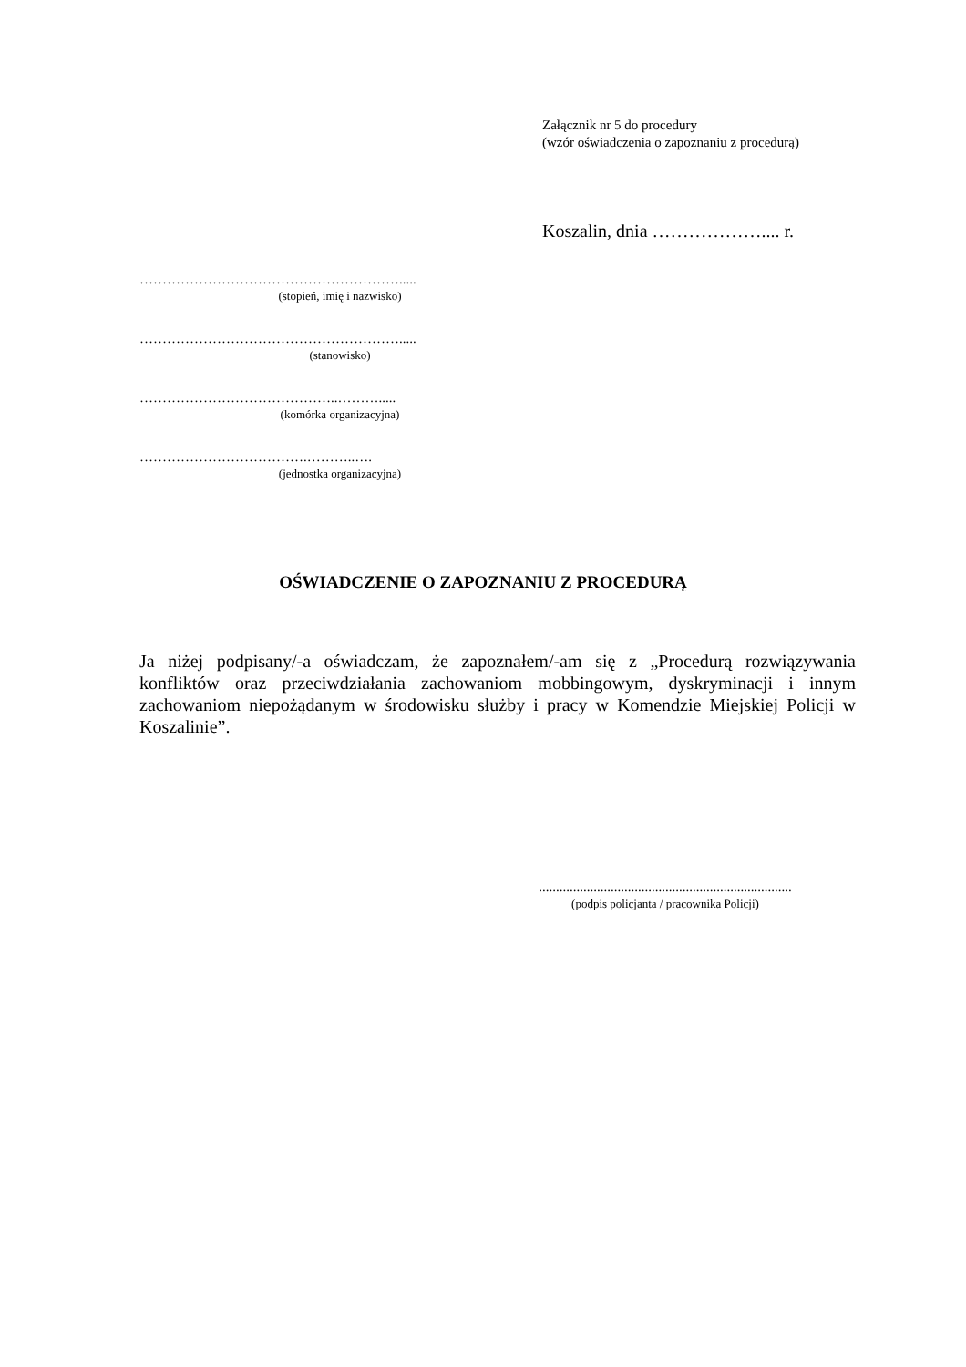Załącznik nr 5 do procedury
(wzór oświadczenia o zapoznaniu z procedurą)
Koszalin, dnia ……………….... r.
………………………………………………….....
(stopień, imię i nazwisko)
………………………………………………….....
(stanowisko)
……………………………………..……….....
(komórka organizacyjna)
……………………………….………..….
(jednostka organizacyjna)
OŚWIADCZENIE O ZAPOZNANIU Z PROCEDURĄ
Ja niżej podpisany/-a oświadczam, że zapoznałem/-am się z „Procedurą rozwiązywania konfliktów oraz przeciwdziałania zachowaniom mobbingowym, dyskryminacji i innym zachowaniom niepożądanym w środowisku służby i pracy w Komendzie Miejskiej Policji w Koszalinie”.
..........................................................................
(podpis policjanta / pracownika Policji)